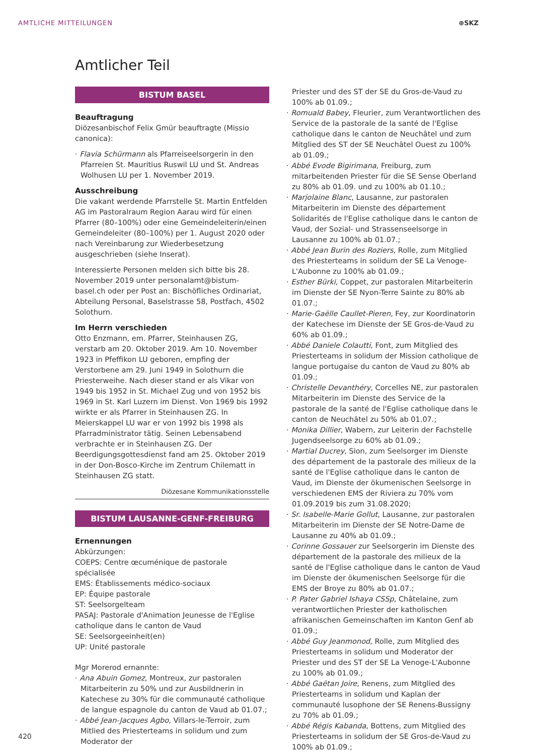AMTLICHE MITTEILUNGEN ⊕SKZ
Amtlicher Teil
BISTUM BASEL
Beauftragung
Diözesanbischof Felix Gmür beauftragte (Missio canonica):
· Flavia Schürmann als Pfarreiseelsorgerin in den Pfarreien St. Mauritius Ruswil LU und St. Andreas Wolhusen LU per 1. November 2019.
Ausschreibung
Die vakant werdende Pfarrstelle St. Martin Entfelden AG im Pastoralraum Region Aarau wird für einen Pfarrer (80–100%) oder eine Gemeindeleiterin/einen Gemeindeleiter (80–100%) per 1. August 2020 oder nach Vereinbarung zur Wiederbesetzung ausgeschrieben (siehe Inserat).
Interessierte Personen melden sich bitte bis 28. November 2019 unter personalamt@bistum-basel.ch oder per Post an: Bischöfliches Ordinariat, Abteilung Personal, Baselstrasse 58, Postfach, 4502 Solothurn.
Im Herrn verschieden
Otto Enzmann, em. Pfarrer, Steinhausen ZG, verstarb am 20. Oktober 2019. Am 10. November 1923 in Pfeffikon LU geboren, empfing der Verstorbene am 29. Juni 1949 in Solothurn die Priesterweihe. Nach dieser stand er als Vikar von 1949 bis 1952 in St. Michael Zug und von 1952 bis 1969 in St. Karl Luzern im Dienst. Von 1969 bis 1992 wirkte er als Pfarrer in Steinhausen ZG. In Meierskappel LU war er von 1992 bis 1998 als Pfarradministrator tätig. Seinen Lebensabend verbrachte er in Steinhausen ZG. Der Beerdigungsgottesdienst fand am 25. Oktober 2019 in der Don-Bosco-Kirche im Zentrum Chilematt in Steinhausen ZG statt.
Diözesane Kommunikationsstelle
BISTUM LAUSANNE-GENF-FREIBURG
Ernennungen
Abkürzungen:
COEPS: Centre œcuménique de pastorale spécialisée
EMS: Établissements médico-sociaux
EP: Équipe pastorale
ST: Seelsorgelteam
PASAJ: Pastorale d'Animation Jeunesse de l'Eglise catholique dans le canton de Vaud
SE: Seelsorgeeinheit(en)
UP: Unité pastorale
Mgr Morerod ernannte:
· Ana Abuin Gomez, Montreux, zur pastoralen Mitarbeiterin zu 50% und zur Ausbildnerin in Katechese zu 30% für die communauté catholique de langue espagnole du canton de Vaud ab 01.07.;
· Abbé Jean-Jacques Agbo, Villars-le-Terroir, zum Mitlied des Priesterteams in solidum und zum Moderator der
Priester und des ST der SE du Gros-de-Vaud zu 100% ab 01.09.;
· Romuald Babey, Fleurier, zum Verantwortlichen des Service de la pastorale de la santé de l'Eglise catholique dans le canton de Neuchâtel und zum Mitglied des ST der SE Neuchâtel Ouest zu 100% ab 01.09.;
· Abbé Evode Bigirimana, Freiburg, zum mitarbeitenden Priester für die SE Sense Oberland zu 80% ab 01.09. und zu 100% ab 01.10.;
· Marjolaine Blanc, Lausanne, zur pastoralen Mitarbeiterin im Dienste des département Solidarités de l'Eglise catholique dans le canton de Vaud, der Sozial- und Strassenseelsorge in Lausanne zu 100% ab 01.07.;
· Abbé Jean Burin des Roziers, Rolle, zum Mitglied des Priesterteams in solidum der SE La Venoge-L'Aubonne zu 100% ab 01.09.;
· Esther Bürki, Coppet, zur pastoralen Mitarbeiterin im Dienste der SE Nyon-Terre Sainte zu 80% ab 01.07.;
· Marie-Gaëlle Caullet-Pieren, Fey, zur Koordinatorin der Katechese im Dienste der SE Gros-de-Vaud zu 60% ab 01.09.;
· Abbé Daniele Colautti, Font, zum Mitglied des Priesterteams in solidum der Mission catholique de langue portugaise du canton de Vaud zu 80% ab 01.09.;
· Christelle Devanthéry, Corcelles NE, zur pastoralen Mitarbeiterin im Dienste des Service de la pastorale de la santé de l'Eglise catholique dans le canton de Neuchâtel zu 50% ab 01.07.;
· Monika Dillier, Wabern, zur Leiterin der Fachstelle Jugendseelsorge zu 60% ab 01.09.;
· Martial Ducrey, Sion, zum Seelsorger im Dienste des département de la pastorale des milieux de la santé de l'Eglise catholique dans le canton de Vaud, im Dienste der ökumenischen Seelsorge in verschiedenen EMS der Riviera zu 70% vom 01.09.2019 bis zum 31.08.2020;
· Sr. Isabelle-Marie Gollut, Lausanne, zur pastoralen Mitarbeiterin im Dienste der SE Notre-Dame de Lausanne zu 40% ab 01.09.;
· Corinne Gossauer zur Seelsorgerin im Dienste des département de la pastorale des milieux de la santé de l'Eglise catholique dans le canton de Vaud im Dienste der ökumenischen Seelsorge für die EMS der Broye zu 80% ab 01.07.;
· P. Pater Gabriel Ishaya CSSp, Châtelaine, zum verantwortlichen Priester der katholischen afrikanischen Gemeinschaften im Kanton Genf ab 01.09.;
· Abbé Guy Jeanmonod, Rolle, zum Mitglied des Priesterteams in solidum und Moderator der Priester und des ST der SE La Venoge-L'Aubonne zu 100% ab 01.09.;
· Abbé Gaëtan Joire, Renens, zum Mitglied des Priesterteams in solidum und Kaplan der communauté lusophone der SE Renens-Bussigny zu 70% ab 01.09.;
· Abbé Régis Kabanda, Bottens, zum Mitglied des Priesterteams in solidum der SE Gros-de-Vaud zu 100% ab 01.09.;
420